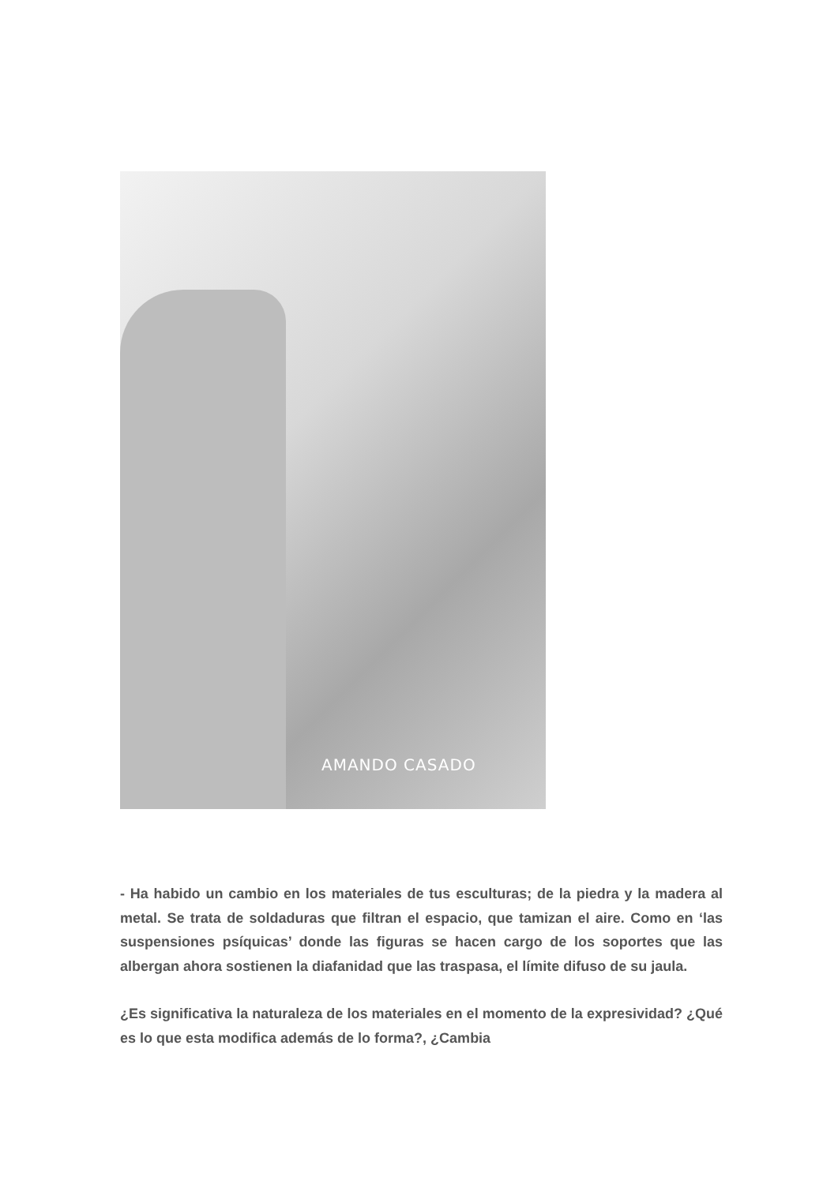AMANDO CASADO
- Ha habido un cambio en los materiales de tus esculturas; de la piedra y la madera al metal. Se trata de soldaduras que filtran el espacio, que tamizan el aire. Como en ‘las suspensiones psíquicas’ donde las figuras se hacen cargo de los soportes que las albergan ahora sostienen la diafanidad que las traspasa, el límite difuso de su jaula.
¿Es significativa la naturaleza de los materiales en el momento de la expresividad? ¿Qué es lo que esta modifica además de lo forma?, ¿Cambia